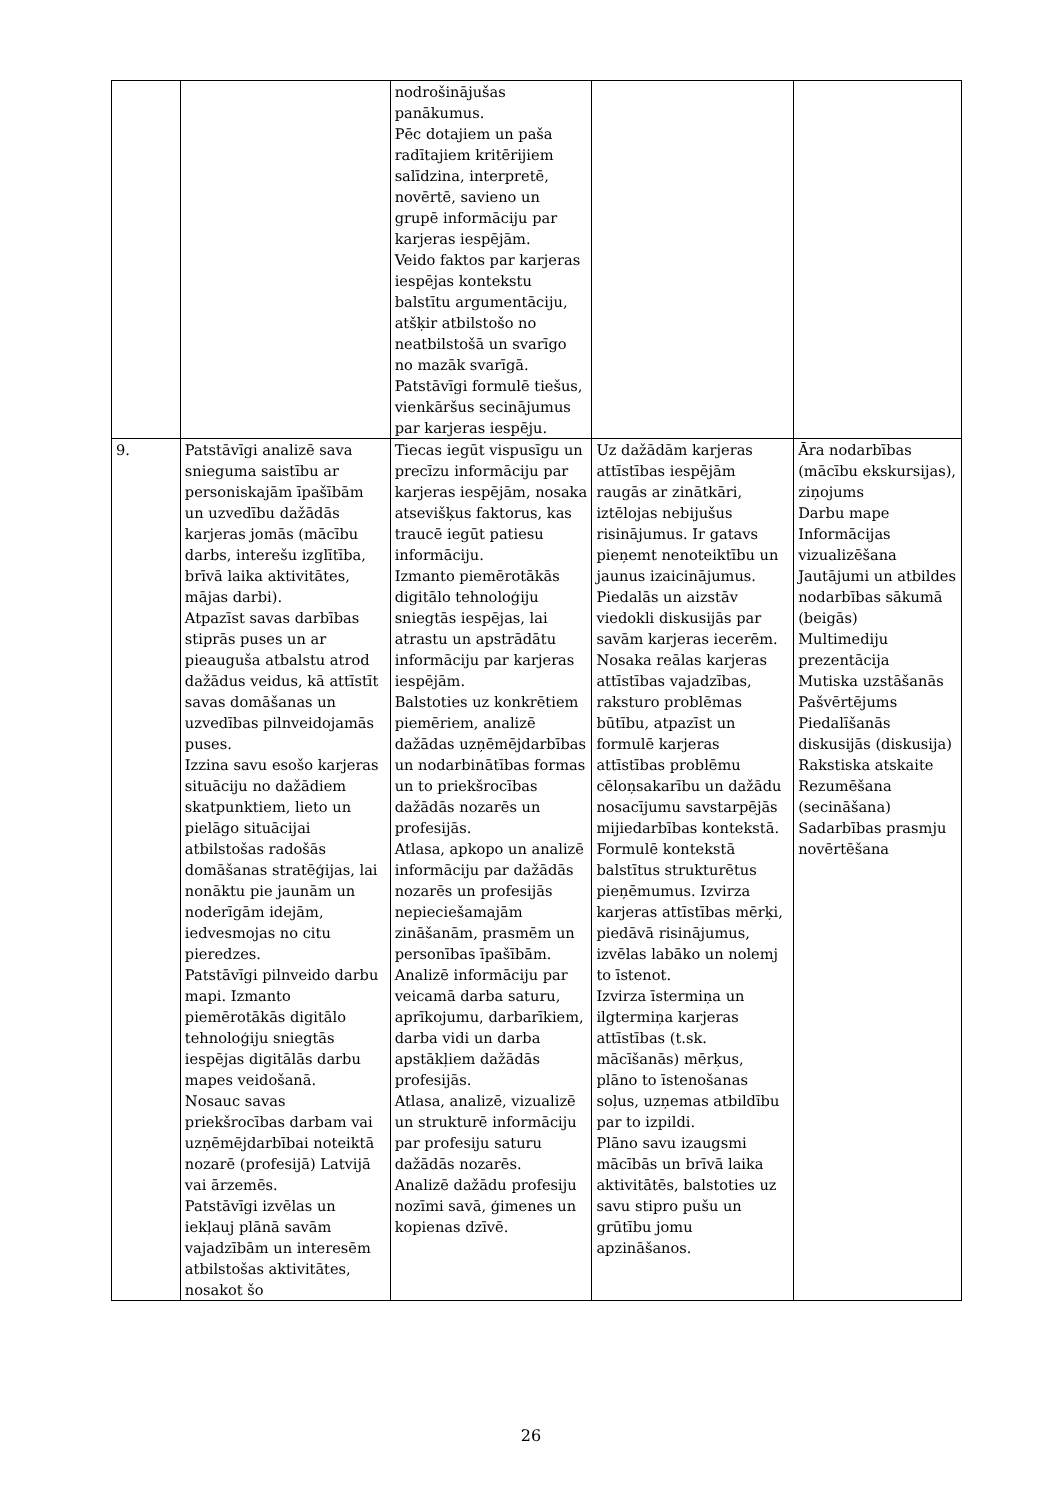| | | nodrošinājušas panākumus. Pēc dotajiem un paša radītajiem kritērijiem salīdzina, interpretē, novērtē, savieno un grupē informāciju par karjeras iespējām. Veido faktos par karjeras iespējas kontekstu balstītu argumentāciju, atšķir atbilstošo no neatbilstošā un svarīgo no mazāk svarīgā. Patstāvīgi formulē tiešus, vienkāršus secinājumus par karjeras iespēju. | | |
| 9. | Patstāvīgi analizē sava snieguma saistību ar personiskajām īpašībām un uzvedību dažādās karjeras jomās (mācību darbs, interešu izglītība, brīvā laika aktivitātes, mājas darbi). Atpazīst savas darbības stiprās puses un ar pieauguša atbalstu atrod dažādus veidus, kā attīstīt savas domāšanas un uzvedības pilnveidojamās puses. Izzina savu esošo karjeras situāciju no dažādiem skatpunktiem, lieto un pielāgo situācijai atbilstošas radošās domāšanas stratēģijas, lai nonāktu pie jaunām un noderīgām idejām, iedvesmojas no citu pieredzes. Patstāvīgi pilnveido darbu mapi. Izmanto piemērotākās digitālo tehnoloģiju sniegtās iespējas digitālās darbu mapes veidošanā. Nosauc savas priekšrocības darbam vai uzņēmējdarbībai noteiktā nozarē (profesijā) Latvijā vai ārzemēs. Patstāvīgi izvēlas un iekļauj plānā savām vajadzībām un interesēm atbilstošas aktivitātes, nosakot šo | Tiecas iegūt vispusīgu un precīzu informāciju par karjeras iespējām, nosaka atsevišķus faktorus, kas traucē iegūt patiesu informāciju. Izmanto piemērotākās digitālo tehnoloģiju sniegtās iespējas, lai atrastu un apstrādātu informāciju par karjeras iespējām. Balstoties uz konkrētiem piemēriem, analizē dažādas uzņēmējdarbības un nodarbinātības formas un to priekšrocības dažādās nozarēs un profesijās. Atlasa, apkopo un analizē informāciju par dažādās nozarēs un profesijās nepieciešamajām zināšanām, prasmēm un personības īpašībām. Analizē informāciju par veicamā darba saturu, aprīkojumu, darbarīkiem, darba vidi un darba apstākļiem dažādās profesijās. Atlasa, analizē, vizualizē un strukturē informāciju par profesiju saturu dažādās nozarēs. Analizē dažādu profesiju nozīmi savā, ģimenes un kopienas dzīvē. | Uz dažādām karjeras attīstības iespējām raugās ar zinātkāri, iztēlojas nebijušus risinājumus. Ir gatavs pieņemt nenoteiktību un jaunus izaicinājumus. Piedalās un aizstāv viedokli diskusijās par savām karjeras iecerēm. Nosaka reālas karjeras attīstības vajadzības, raksturo problēmas būtību, atpazīst un formulē karjeras attīstības problēmu cēloņsakarību un dažādu nosacījumu savstarpējās mijiedarbības kontekstā. Formulē kontekstā balstītus strukturētus pieņēmumus. Izvirza karjeras attīstības mērķi, piedāvā risinājumus, izvēlas labāko un nolemj to īstenot. Izvirza īstermiņa un ilgtermiņa karjeras attīstības (t.sk. mācīšanās) mērķus, plāno to īstenošanas soļus, uzņemas atbildību par to izpildi. Plāno savu izaugsmi mācībās un brīvā laika aktivitātēs, balstoties uz savu stipro pušu un grūtību jomu apzināšanos. | Āra nodarbības (mācību ekskursijas), ziņojums Darbu mape Informācijas vizualizēšana Jautājumi un atbildes nodarbības sākumā (beigās) Multimediju prezentācija Mutiska uzstāšanās Pašvērtējums Piedalīšanās diskusijās (diskusija) Rakstiska atskaite Rezumēšana (secināšana) Sadarbības prasmju novērtēšana |
26